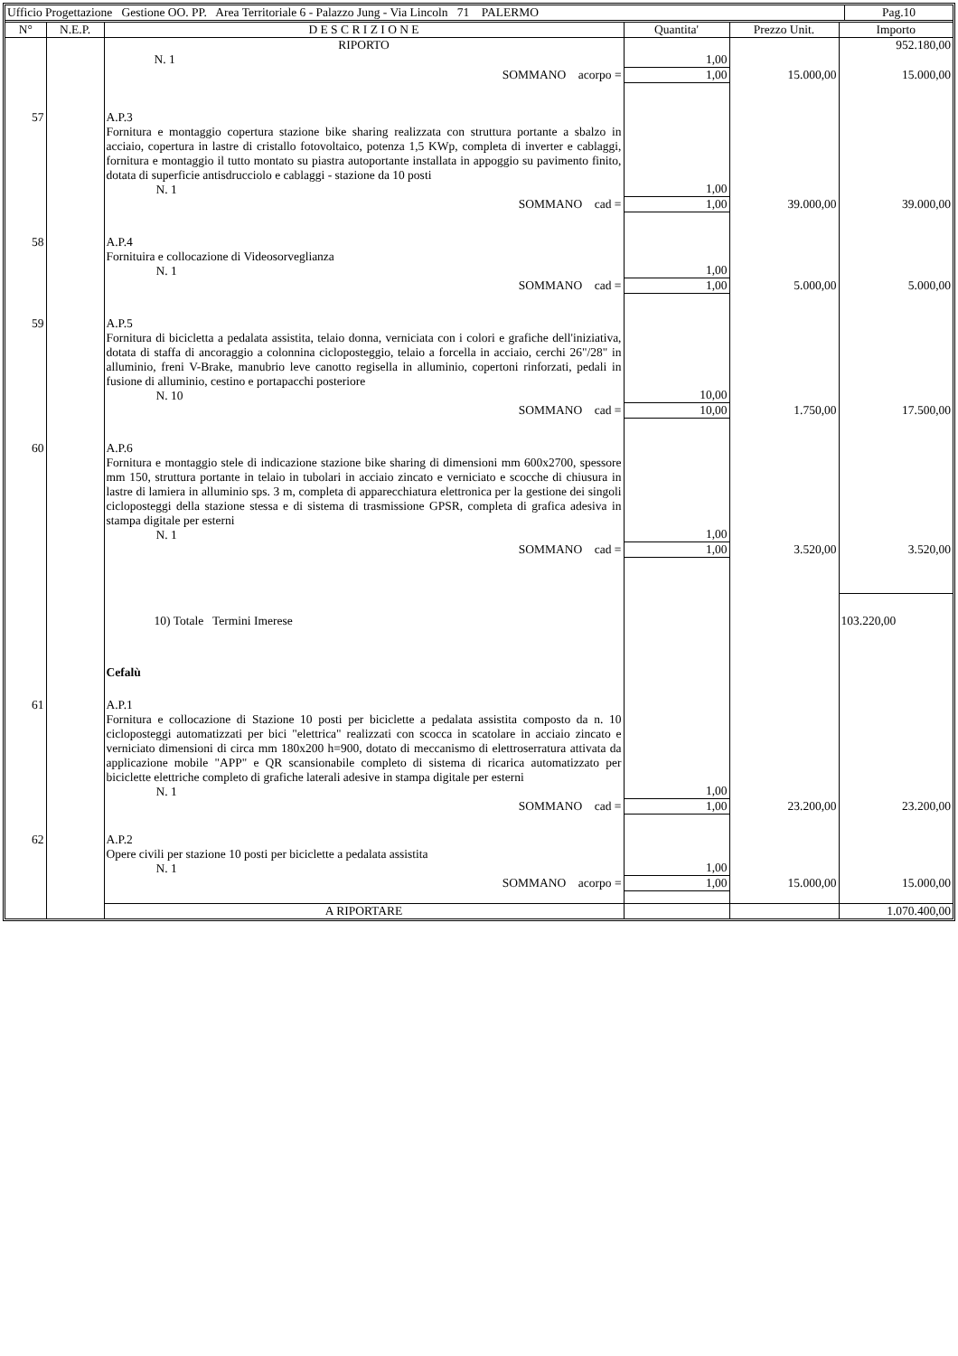| Ufficio Progettazione Gestione OO. PP. Area Territoriale 6 - Palazzo Jung - Via Lincoln 71 PALERMO | Pag.10 |
| N° | N.E.P. | D E S C R I Z I O N E | Quantita' | Prezzo Unit. | Importo |
| --- | --- | --- | --- | --- | --- |
| | | RIPORTO | | | 952.180,00 |
| | | N. 1 | 1,00 | | |
| | | SOMMANO acorpo = | 1,00 | 15.000,00 | 15.000,00 |
| 57 | | A.P.3 Fornitura e montaggio copertura stazione bike sharing realizzata con struttura portante a sbalzo in acciaio, copertura in lastre di cristallo fotovoltaico, potenza 1,5 KWp, completa di inverter e cablaggi, fornitura e montaggio il tutto montato su piastra autoportante installata in appoggio su pavimento finito, dotata di superficie antisdrucciolo e cablaggi - stazione da 10 posti N. 1 | 1,00 | | |
| | | SOMMANO cad = | 1,00 | 39.000,00 | 39.000,00 |
| 58 | | A.P.4 Fornituira e collocazione di Videosorveglianza N. 1 | 1,00 | | |
| | | SOMMANO cad = | 1,00 | 5.000,00 | 5.000,00 |
| 59 | | A.P.5 Fornitura di bicicletta a pedalata assistita, telaio donna, verniciata con i colori e grafiche dell'iniziativa, dotata di staffa di ancoraggio a colonnina cicloposteggio, telaio a forcella in acciaio, cerchi 26"/28" in alluminio, freni V-Brake, manubrio leve canotto regisella in alluminio, copertoni rinforzati, pedali in fusione di alluminio, cestino e portapacchi posteriore N. 10 | 10,00 | | |
| | | SOMMANO cad = | 10,00 | 1.750,00 | 17.500,00 |
| 60 | | A.P.6 Fornitura e montaggio stele di indicazione stazione bike sharing di dimensioni mm 600x2700, spessore mm 150, struttura portante in telaio in tubolari in acciaio zincato e verniciato e scocche di chiusura in lastre di lamiera in alluminio sps. 3 m, completa di apparecchiatura elettronica per la gestione dei singoli cicloposteggi della stazione stessa e di sistema di trasmissione GPSR, completa di grafica adesiva in stampa digitale per esterni N. 1 | 1,00 | | |
| | | SOMMANO cad = | 1,00 | 3.520,00 | 3.520,00 |
| | | 10) Totale Termini Imerese | | | 103.220,00 |
| | | Cefalù | | | |
| 61 | | A.P.1 Fornitura e collocazione di Stazione 10 posti per biciclette a pedalata assistita composto da n. 10 cicloposteggi automatizzati per bici "elettrica" realizzati con scocca in scatolare in acciaio zincato e verniciato dimensioni di circa mm 180x200 h=900, dotato di meccanismo di elettroserratura attivata da applicazione mobile "APP" e QR scansionabile completo di sistema di ricarica automatizzato per biciclette elettriche completo di grafiche laterali adesive in stampa digitale per esterni N. 1 | 1,00 | | |
| | | SOMMANO cad = | 1,00 | 23.200,00 | 23.200,00 |
| 62 | | A.P.2 Opere civili per stazione 10 posti per biciclette a pedalata assistita N. 1 | 1,00 | | |
| | | SOMMANO acorpo = | 1,00 | 15.000,00 | 15.000,00 |
| | | A RIPORTARE | | | 1.070.400,00 |